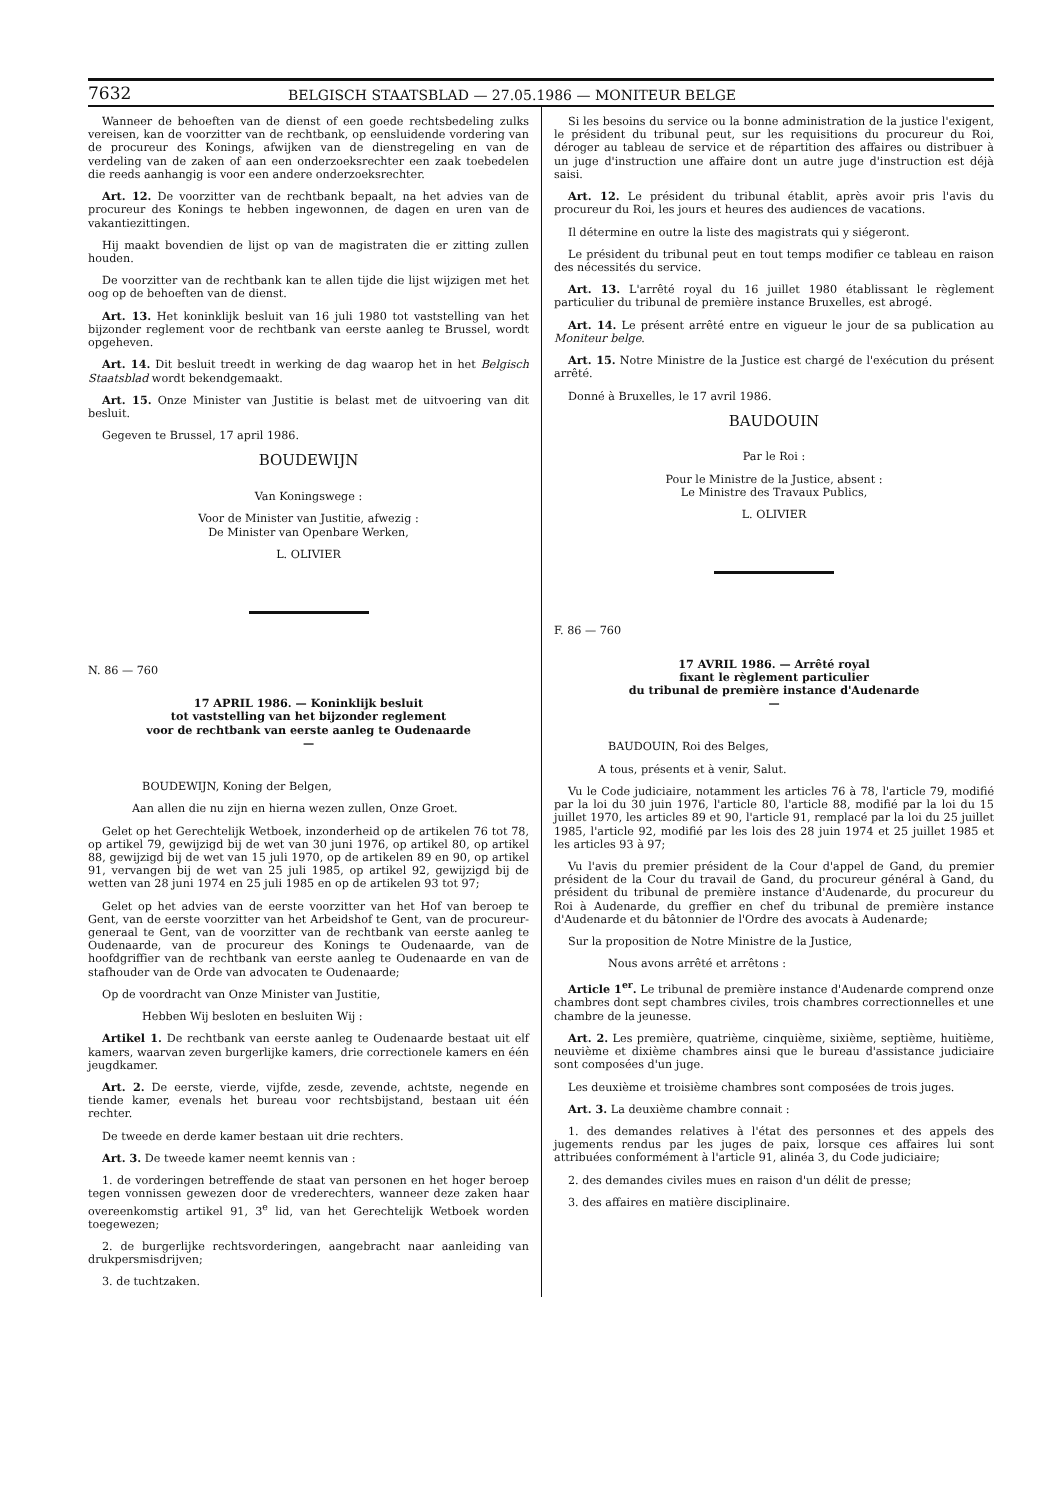7632 BELGISCH STAATSBLAD — 27.05.1986 — MONITEUR BELGE
Wanneer de behoeften van de dienst of een goede rechtsbedeling zulks vereisen, kan de voorzitter van de rechtbank, op eensluidende vordering van de procureur des Konings, afwijken van de dienstregeling en van de verdeling van de zaken of aan een onderzoeksrechter een zaak toebedelen die reeds aanhangig is voor een andere onderzoeksrechter.
Art. 12. De voorzitter van de rechtbank bepaalt, na het advies van de procureur des Konings te hebben ingewonnen, de dagen en uren van de vakantiezittingen.
Hij maakt bovendien de lijst op van de magistraten die er zitting zullen houden.
De voorzitter van de rechtbank kan te allen tijde die lijst wijzigen met het oog op de behoeften van de dienst.
Art. 13. Het koninklijk besluit van 16 juli 1980 tot vaststelling van het bijzonder reglement voor de rechtbank van eerste aanleg te Brussel, wordt opgeheven.
Art. 14. Dit besluit treedt in werking de dag waarop het in het Belgisch Staatsblad wordt bekendgemaakt.
Art. 15. Onze Minister van Justitie is belast met de uitvoering van dit besluit.
Gegeven te Brussel, 17 april 1986.
BOUDEWIJN
Van Koningswege :
Voor de Minister van Justitie, afwezig :
De Minister van Openbare Werken,
L. OLIVIER
N. 86 — 760
17 APRIL 1986. — Koninklijk besluit
tot vaststelling van het bijzonder reglement
voor de rechtbank van eerste aanleg te Oudenaarde
—
BOUDEWIJN, Koning der Belgen,
Aan allen die nu zijn en hierna wezen zullen, Onze Groet.
Gelet op het Gerechtelijk Wetboek, inzonderheid op de artikelen 76 tot 78, op artikel 79, gewijzigd bij de wet van 30 juni 1976, op artikel 80, op artikel 88, gewijzigd bij de wet van 15 juli 1970, op de artikelen 89 en 90, op artikel 91, vervangen bij de wet van 25 juli 1985, op artikel 92, gewijzigd bij de wetten van 28 juni 1974 en 25 juli 1985 en op de artikelen 93 tot 97;
Gelet op het advies van de eerste voorzitter van het Hof van beroep te Gent, van de eerste voorzitter van het Arbeidshof te Gent, van de procureur-generaal te Gent, van de voorzitter van de rechtbank van eerste aanleg te Oudenaarde, van de procureur des Konings te Oudenaarde, van de hoofdgriffier van de rechtbank van eerste aanleg te Oudenaarde en van de stafhouder van de Orde van advocaten te Oudenaarde;
Op de voordracht van Onze Minister van Justitie,
Hebben Wij besloten en besluiten Wij :
Artikel 1. De rechtbank van eerste aanleg te Oudenaarde bestaat uit elf kamers, waarvan zeven burgerlijke kamers, drie correctionele kamers en één jeugdkamer.
Art. 2. De eerste, vierde, vijfde, zesde, zevende, achtste, negende en tiende kamer, evenals het bureau voor rechtsbijstand, bestaan uit één rechter.
De tweede en derde kamer bestaan uit drie rechters.
Art. 3. De tweede kamer neemt kennis van :
1. de vorderingen betreffende de staat van personen en het hoger beroep tegen vonnissen gewezen door de vrederechters, wanneer deze zaken haar overeenkomstig artikel 91, 3<sup>e</sup> lid, van het Gerechtelijk Wetboek worden toegewezen;
2. de burgerlijke rechtsvorderingen, aangebracht naar aanleiding van drukpersmisdrijven;
3. de tuchtzaken.
Si les besoins du service ou la bonne administration de la justice l'exigent, le président du tribunal peut, sur les requisitions du procureur du Roi, déroger au tableau de service et de répartition des affaires ou distribuer à un juge d'instruction une affaire dont un autre juge d'instruction est déjà saisi.
Art. 12. Le président du tribunal établit, après avoir pris l'avis du procureur du Roi, les jours et heures des audiences de vacations.
Il détermine en outre la liste des magistrats qui y siégeront.
Le président du tribunal peut en tout temps modifier ce tableau en raison des nécessités du service.
Art. 13. L'arrêté royal du 16 juillet 1980 établissant le règlement particulier du tribunal de première instance Bruxelles, est abrogé.
Art. 14. Le présent arrêté entre en vigueur le jour de sa publication au Moniteur belge.
Art. 15. Notre Ministre de la Justice est chargé de l'exécution du présent arrêté.
Donné à Bruxelles, le 17 avril 1986.
BAUDOUIN
Par le Roi :
Pour le Ministre de la Justice, absent :
Le Ministre des Travaux Publics,
L. OLIVIER
F. 86 — 760
17 AVRIL 1986. — Arrêté royal
fixant le règlement particulier
du tribunal de première instance d'Audenarde
—
BAUDOUIN, Roi des Belges,
A tous, présents et à venir, Salut.
Vu le Code judiciaire, notamment les articles 76 à 78, l'article 79, modifié par la loi du 30 juin 1976, l'article 80, l'article 88, modifié par la loi du 15 juillet 1970, les articles 89 et 90, l'article 91, remplacé par la loi du 25 juillet 1985, l'article 92, modifié par les lois des 28 juin 1974 et 25 juillet 1985 et les articles 93 à 97;
Vu l'avis du premier président de la Cour d'appel de Gand, du premier président de la Cour du travail de Gand, du procureur général à Gand, du président du tribunal de première instance d'Audenarde, du procureur du Roi à Audenarde, du greffier en chef du tribunal de première instance d'Audenarde et du bâtonnier de l'Ordre des avocats à Audenarde;
Sur la proposition de Notre Ministre de la Justice,
Nous avons arrêté et arrêtons :
Article 1<sup>er</sup>. Le tribunal de première instance d'Audenarde comprend onze chambres dont sept chambres civiles, trois chambres correctionnelles et une chambre de la jeunesse.
Art. 2. Les première, quatrième, cinquième, sixième, septième, huitième, neuvième et dixième chambres ainsi que le bureau d'assistance judiciaire sont composées d'un juge.
Les deuxième et troisième chambres sont composées de trois juges.
Art. 3. La deuxième chambre connait :
1. des demandes relatives à l'état des personnes et des appels des jugements rendus par les juges de paix, lorsque ces affaires lui sont attribuées conformément à l'article 91, alinéa 3, du Code judiciaire;
2. des demandes civiles mues en raison d'un délit de presse;
3. des affaires en matière disciplinaire.